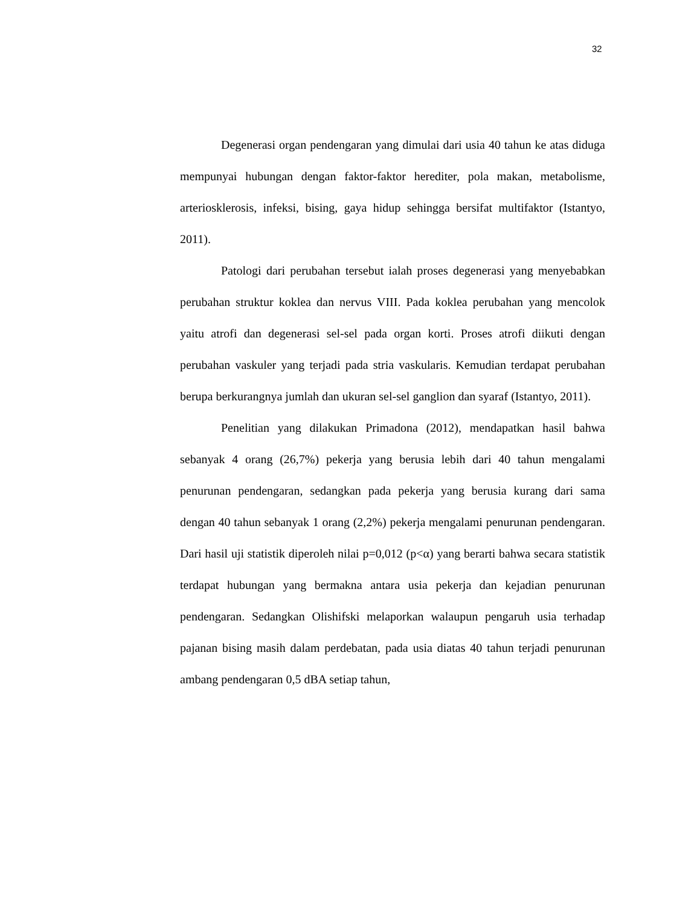32
Degenerasi organ pendengaran yang dimulai dari usia 40 tahun ke atas diduga mempunyai hubungan dengan faktor-faktor herediter, pola makan, metabolisme, arteriosklerosis, infeksi, bising, gaya hidup sehingga bersifat multifaktor (Istantyo, 2011).
Patologi dari perubahan tersebut ialah proses degenerasi yang menyebabkan perubahan struktur koklea dan nervus VIII. Pada koklea perubahan yang mencolok yaitu atrofi dan degenerasi sel-sel pada organ korti. Proses atrofi diikuti dengan perubahan vaskuler yang terjadi pada stria vaskularis. Kemudian terdapat perubahan berupa berkurangnya jumlah dan ukuran sel-sel ganglion dan syaraf (Istantyo, 2011).
Penelitian yang dilakukan Primadona (2012), mendapatkan hasil bahwa sebanyak 4 orang (26,7%) pekerja yang berusia lebih dari 40 tahun mengalami penurunan pendengaran, sedangkan pada pekerja yang berusia kurang dari sama dengan 40 tahun sebanyak 1 orang (2,2%) pekerja mengalami penurunan pendengaran. Dari hasil uji statistik diperoleh nilai p=0,012 (p<α) yang berarti bahwa secara statistik terdapat hubungan yang bermakna antara usia pekerja dan kejadian penurunan pendengaran. Sedangkan Olishifski melaporkan walaupun pengaruh usia terhadap pajanan bising masih dalam perdebatan, pada usia diatas 40 tahun terjadi penurunan ambang pendengaran 0,5 dBA setiap tahun,